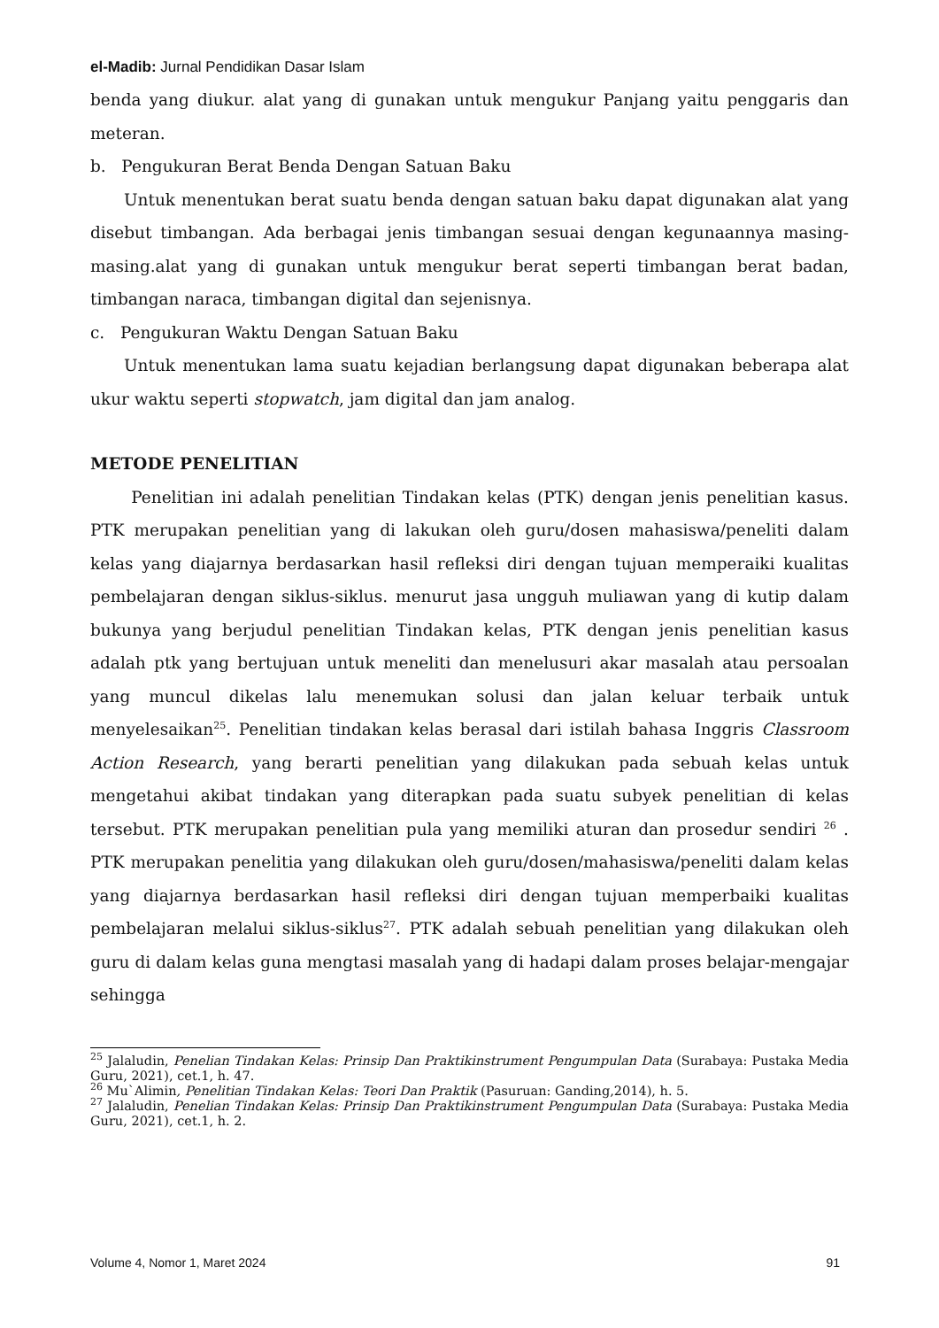el-Madib: Jurnal Pendidikan Dasar Islam
benda yang diukur. alat yang di gunakan untuk mengukur Panjang yaitu penggaris dan meteran.
b. Pengukuran Berat Benda Dengan Satuan Baku
Untuk menentukan berat suatu benda dengan satuan baku dapat digunakan alat yang disebut timbangan. Ada berbagai jenis timbangan sesuai dengan kegunaannya masing-masing.alat yang di gunakan untuk mengukur berat seperti timbangan berat badan, timbangan naraca, timbangan digital dan sejenisnya.
c. Pengukuran Waktu Dengan Satuan Baku
Untuk menentukan lama suatu kejadian berlangsung dapat digunakan beberapa alat ukur waktu seperti stopwatch, jam digital dan jam analog.
METODE PENELITIAN
Penelitian ini adalah penelitian Tindakan kelas (PTK) dengan jenis penelitian kasus. PTK merupakan penelitian yang di lakukan oleh guru/dosen mahasiswa/peneliti dalam kelas yang diajarnya berdasarkan hasil refleksi diri dengan tujuan memperaiki kualitas pembelajaran dengan siklus-siklus. menurut jasa ungguh muliawan yang di kutip dalam bukunya yang berjudul penelitian Tindakan kelas, PTK dengan jenis penelitian kasus adalah ptk yang bertujuan untuk meneliti dan menelusuri akar masalah atau persoalan yang muncul dikelas lalu menemukan solusi dan jalan keluar terbaik untuk menyelesaikan<sup>25</sup>. Penelitian tindakan kelas berasal dari istilah bahasa Inggris Classroom Action Research, yang berarti penelitian yang dilakukan pada sebuah kelas untuk mengetahui akibat tindakan yang diterapkan pada suatu subyek penelitian di kelas tersebut. PTK merupakan penelitian pula yang memiliki aturan dan prosedur sendiri <sup>26</sup> . PTK merupakan penelitia yang dilakukan oleh guru/dosen/mahasiswa/peneliti dalam kelas yang diajarnya berdasarkan hasil refleksi diri dengan tujuan memperbaiki kualitas pembelajaran melalui siklus-siklus<sup>27</sup>. PTK adalah sebuah penelitian yang dilakukan oleh guru di dalam kelas guna mengtasi masalah yang di hadapi dalam proses belajar-mengajar sehingga
<sup>25</sup> Jalaludin, Penelian Tindakan Kelas: Prinsip Dan Praktikinstrument Pengumpulan Data (Surabaya: Pustaka Media Guru, 2021), cet.1, h. 47.
<sup>26</sup> Mu`Alimin, Penelitian Tindakan Kelas: Teori Dan Praktik (Pasuruan: Ganding,2014), h. 5.
<sup>27</sup> Jalaludin, Penelian Tindakan Kelas: Prinsip Dan Praktikinstrument Pengumpulan Data (Surabaya: Pustaka Media Guru, 2021), cet.1, h. 2.
Volume 4, Nomor 1, Maret 2024 91